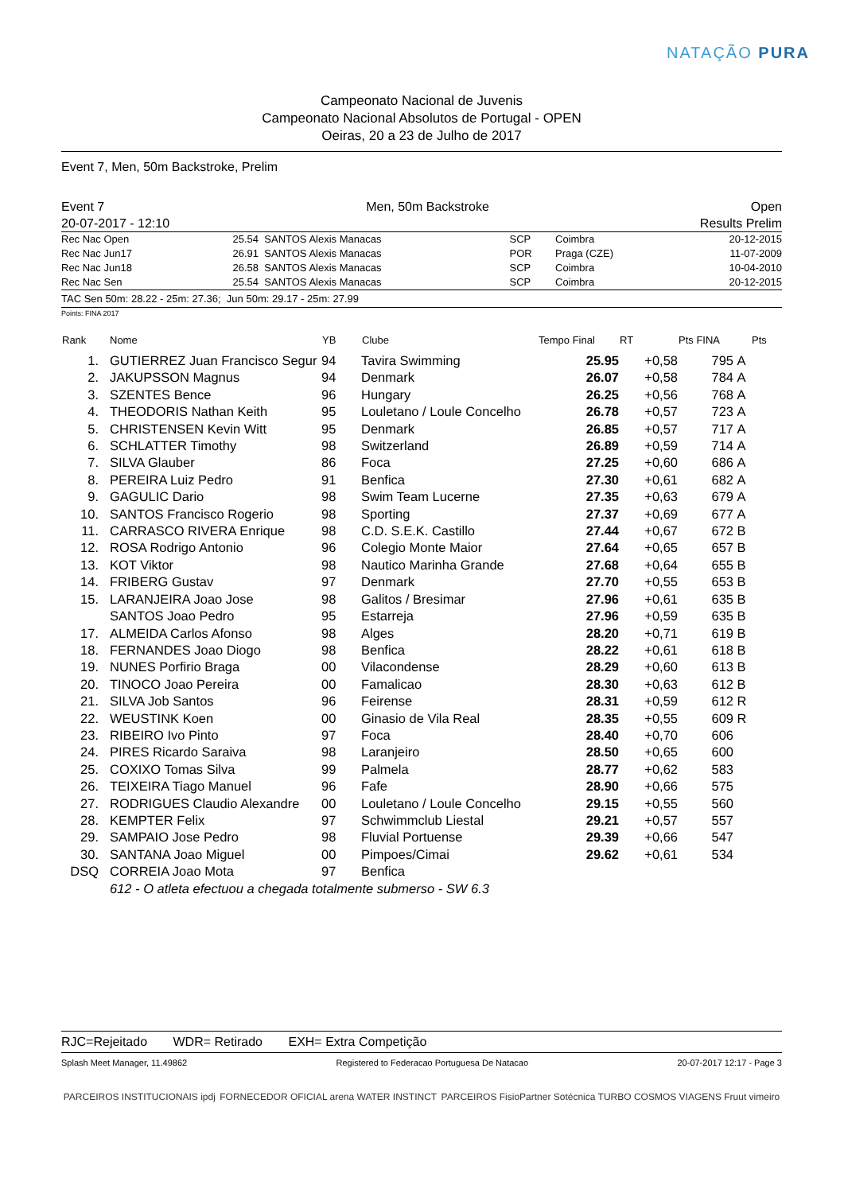NATAÇÃO PURA
Campeonato Nacional de Juvenis
Campeonato Nacional Absolutos de Portugal - OPEN
Oeiras, 20 a 23 de Julho de 2017
Event 7, Men, 50m Backstroke, Prelim
Event 7 Men, 50m Backstroke Open
20-07-2017 - 12:10 Results Prelim
| Rec Nac Open | 25.54 | SANTOS Alexis Manacas | SCP | Coimbra | 20-12-2015 |
| Rec Nac Jun17 | 26.91 | SANTOS Alexis Manacas | POR | Praga (CZE) | 11-07-2009 |
| Rec Nac Jun18 | 26.58 | SANTOS Alexis Manacas | SCP | Coimbra | 10-04-2010 |
| Rec Nac Sen | 25.54 | SANTOS Alexis Manacas | SCP | Coimbra | 20-12-2015 |
TAC Sen 50m: 28.22 - 25m: 27.36; Jun 50m: 29.17 - 25m: 27.99
Points: FINA 2017
| Rank | Nome | YB | Clube | Tempo Final | RT | Pts FINA | | Pts |
| --- | --- | --- | --- | --- | --- | --- | --- | --- |
| 1. | GUTIERREZ Juan Francisco Segur | 94 | Tavira Swimming | 25.95 | +0,58 | 795 | A | |
| 2. | JAKUPSSON Magnus | 94 | Denmark | 26.07 | +0,58 | 784 | A | |
| 3. | SZENTES Bence | 96 | Hungary | 26.25 | +0,56 | 768 | A | |
| 4. | THEODORIS Nathan Keith | 95 | Louletano / Loule Concelho | 26.78 | +0,57 | 723 | A | |
| 5. | CHRISTENSEN Kevin Witt | 95 | Denmark | 26.85 | +0,57 | 717 | A | |
| 6. | SCHLATTER Timothy | 98 | Switzerland | 26.89 | +0,59 | 714 | A | |
| 7. | SILVA Glauber | 86 | Foca | 27.25 | +0,60 | 686 | A | |
| 8. | PEREIRA Luiz Pedro | 91 | Benfica | 27.30 | +0,61 | 682 | A | |
| 9. | GAGULIC Dario | 98 | Swim Team Lucerne | 27.35 | +0,63 | 679 | A | |
| 10. | SANTOS Francisco Rogerio | 98 | Sporting | 27.37 | +0,69 | 677 | A | |
| 11. | CARRASCO RIVERA Enrique | 98 | C.D. S.E.K. Castillo | 27.44 | +0,67 | 672 | B | |
| 12. | ROSA Rodrigo Antonio | 96 | Colegio Monte Maior | 27.64 | +0,65 | 657 | B | |
| 13. | KOT Viktor | 98 | Nautico Marinha Grande | 27.68 | +0,64 | 655 | B | |
| 14. | FRIBERG Gustav | 97 | Denmark | 27.70 | +0,55 | 653 | B | |
| 15. | LARANJEIRA Joao Jose | 98 | Galitos / Bresimar | 27.96 | +0,61 | 635 | B | |
| | SANTOS Joao Pedro | 95 | Estarreja | 27.96 | +0,59 | 635 | B | |
| 17. | ALMEIDA Carlos Afonso | 98 | Alges | 28.20 | +0,71 | 619 | B | |
| 18. | FERNANDES Joao Diogo | 98 | Benfica | 28.22 | +0,61 | 618 | B | |
| 19. | NUNES Porfirio Braga | 00 | Vilacondense | 28.29 | +0,60 | 613 | B | |
| 20. | TINOCO Joao Pereira | 00 | Famalicao | 28.30 | +0,63 | 612 | B | |
| 21. | SILVA Job Santos | 96 | Feirense | 28.31 | +0,59 | 612 | R | |
| 22. | WEUSTINK Koen | 00 | Ginasio de Vila Real | 28.35 | +0,55 | 609 | R | |
| 23. | RIBEIRO Ivo Pinto | 97 | Foca | 28.40 | +0,70 | 606 | | |
| 24. | PIRES Ricardo Saraiva | 98 | Laranjeiro | 28.50 | +0,65 | 600 | | |
| 25. | COXIXO Tomas Silva | 99 | Palmela | 28.77 | +0,62 | 583 | | |
| 26. | TEIXEIRA Tiago Manuel | 96 | Fafe | 28.90 | +0,66 | 575 | | |
| 27. | RODRIGUES Claudio Alexandre | 00 | Louletano / Loule Concelho | 29.15 | +0,55 | 560 | | |
| 28. | KEMPTER Felix | 97 | Schwimmclub Liestal | 29.21 | +0,57 | 557 | | |
| 29. | SAMPAIO Jose Pedro | 98 | Fluvial Portuense | 29.39 | +0,66 | 547 | | |
| 30. | SANTANA Joao Miguel | 00 | Pimpoes/Cimai | 29.62 | +0,61 | 534 | | |
| DSQ | CORREIA Joao Mota | 97 | Benfica | | | | | |
| | 612 - O atleta efectuou a chegada totalmente submerso - SW 6.3 | | | | | | | |
RJC=Rejeitado WDR= Retirado EXH= Extra Competição
Splash Meet Manager, 11.49862 Registered to Federacao Portuguesa De Natacao 20-07-2017 12:17 - Page 3
PARCEIROS INSTITUCIONAIS ipdj FORNECEDOR OFICIAL arena WATER INSTINCT PARCEIROS FisioPartner Sotécnica TURBO COSMOS VIAGENS Fruut vimeiro